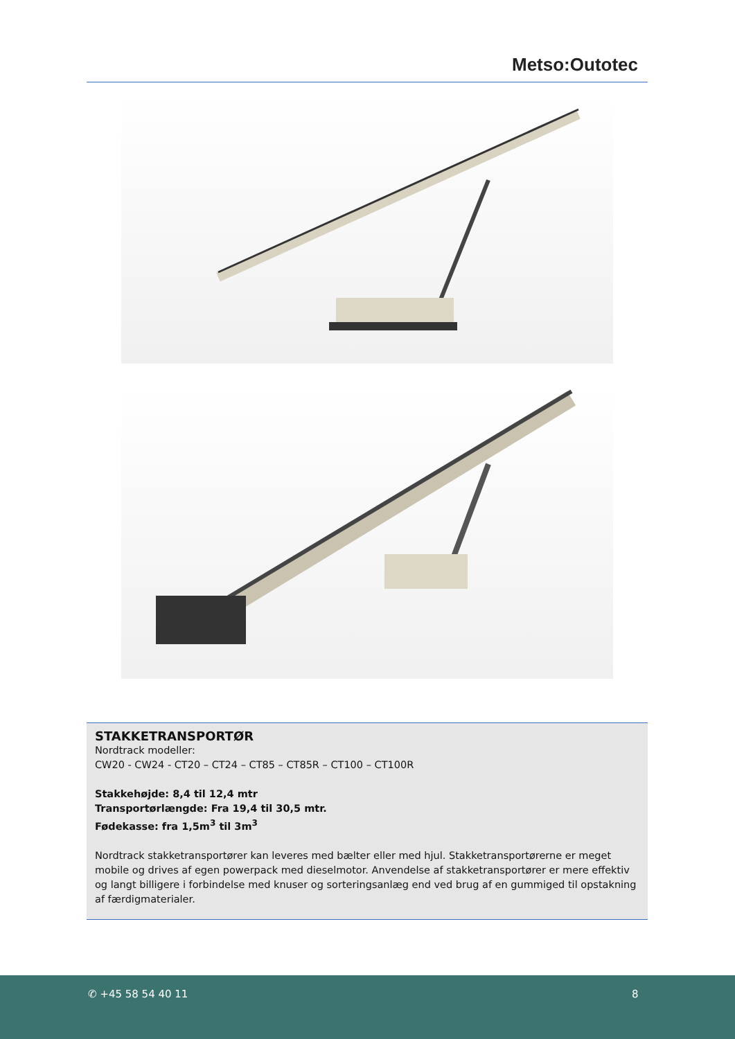Metso:Outotec
STAKKETRANSPORTØR
Nordtrack modeller:
CW20 - CW24 - CT20 – CT24 – CT85 – CT85R – CT100 – CT100R
Stakkehøjde: 8,4 til 12,4 mtr
Transportørlængde: Fra 19,4 til 30,5 mtr.
Fødekasse: fra 1,5m<sup>3</sup> til 3m<sup>3</sup>
Nordtrack stakketransportører kan leveres med bælter eller med hjul. Stakketransportørerne er meget mobile og drives af egen powerpack med dieselmotor. Anvendelse af stakketransportører er mere effektiv og langt billigere i forbindelse med knuser og sorteringsanlæg end ved brug af en gummiged til opstakning af færdigmaterialer.
✆ +45 58 54 40 11 8